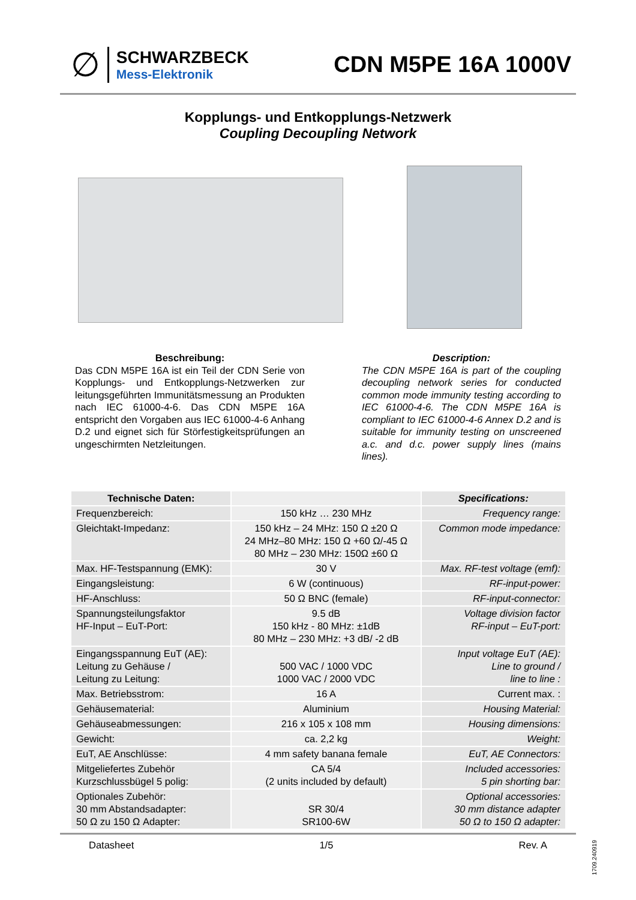∅
SCHWARZBECK
Mess-Elektronik
CDN M5PE 16A 1000V
Kopplungs- und Entkopplungs-Netzwerk
Coupling Decoupling Network
Beschreibung:
Das CDN M5PE 16A ist ein Teil der CDN Serie von Kopplungs- und Entkopplungs-Netzwerken zur leitungsgeführten Immunitätsmessung an Produkten nach IEC 61000-4-6. Das CDN M5PE 16A entspricht den Vorgaben aus IEC 61000-4-6 Anhang D.2 und eignet sich für Störfestigkeitsprüfungen an ungeschirmten Netzleitungen.
Description:
The CDN M5PE 16A is part of the coupling decoupling network series for conducted common mode immunity testing according to IEC 61000-4-6. The CDN M5PE 16A is compliant to IEC 61000-4-6 Annex D.2 and is suitable for immunity testing on unscreened a.c. and d.c. power supply lines (mains lines).
| Technische Daten: | | Specifications: |
| --- | --- | --- |
| Frequenzbereich: | 150 kHz … 230 MHz | Frequency range: |
| Gleichtakt-Impedanz: | 150 kHz – 24 MHz: 150 Ω ±20 Ω 24 MHz–80 MHz: 150 Ω +60 Ω/-45 Ω 80 MHz – 230 MHz: 150Ω ±60 Ω | Common mode impedance: |
| Max. HF-Testspannung (EMK): | 30 V | Max. RF-test voltage (emf): |
| Eingangsleistung: | 6 W (continuous) | RF-input-power: |
| HF-Anschluss: | 50 Ω BNC (female) | RF-input-connector: |
| Spannungsteilungsfaktor HF-Input – EuT-Port: | 9.5 dB 150 kHz - 80 MHz: ±1dB 80 MHz – 230 MHz: +3 dB/ -2 dB | Voltage division factor RF-input – EuT-port: |
| Eingangsspannung EuT (AE): Leitung zu Gehäuse / Leitung zu Leitung: | 500 VAC / 1000 VDC 1000 VAC / 2000 VDC | Input voltage EuT (AE): Line to ground / line to line : |
| Max. Betriebsstrom: | 16 A | Current max. : |
| Gehäusematerial: | Aluminium | Housing Material: |
| Gehäuseabmessungen: | 216 x 105 x 108 mm | Housing dimensions: |
| Gewicht: | ca. 2,2 kg | Weight: |
| EuT, AE Anschlüsse: | 4 mm safety banana female | EuT, AE Connectors: |
| Mitgeliefertes Zubehör Kurzschlussbügel 5 polig: | CA 5/4 (2 units included by default) | Included accessories: 5 pin shorting bar: |
| Optionales Zubehör: 30 mm Abstandsadapter: 50 Ω zu 150 Ω Adapter: | SR 30/4 SR100-6W | Optional accessories: 30 mm distance adapter 50 Ω to 150 Ω adapter: |
Datasheet 1/5 Rev. A
1709.240919